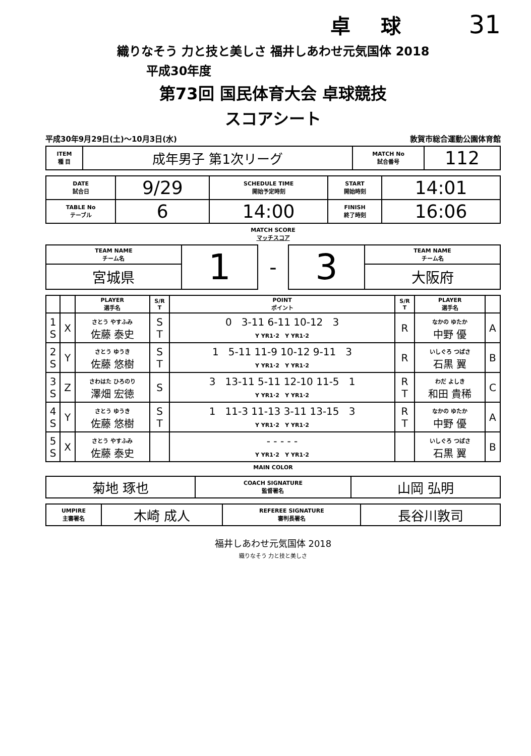卓球 31
織りなそう 力と技と美しさ 福井しあわせ元気国体 2018
平成30年度
第73回 国民体育大会 卓球競技
スコアシート
平成30年9月29日(土)～10月3日(水) 敦賀市総合運動公園体育館
| ITEM 種 目 | 成年男子 第1次リーグ | MATCH No 試合番号 | 112 |
| DATE 試合日 | 9/29 | SCHEDULE TIME 開始予定時刻 | START 開始時刻 | 14:01 |
| TABLE No テーブル | 6 | 14:00 | FINISH 終了時刻 | 16:06 |
MATCH SCORE
マッチスコア
| TEAM NAME チーム名 | 1 | - | 3 | TEAM NAME チーム名 |
| 宮城県 | | | | 大阪府 |
| | | PLAYER 選手名 | S/R T | POINT ポイント | S/R T | PLAYER 選手名 | |
| --- | --- | --- | --- | --- | --- | --- | --- |
| 1 S | X | さとう やすふみ 佐藤 泰史 | S T | 0 3-11 6-11 10-12 3 Y YR1·2 Y YR1·2 | R | なかの ゆたか 中野 優 | A |
| 2 S | Y | さとう ゆうき 佐藤 悠樹 | S T | 1 5-11 11-9 10-12 9-11 3 Y YR1·2 Y YR1·2 | R | いしぐろ つばさ 石黒 翼 | B |
| 3 S | Z | さわはた ひろのり 澤畑 宏徳 | S | 3 13-11 5-11 12-10 11-5 1 Y YR1·2 Y YR1·2 | R T | わだ よしき 和田 貴稀 | C |
| 4 S | Y | さとう ゆうき 佐藤 悠樹 | S T | 1 11-3 11-13 3-11 13-15 3 Y YR1·2 Y YR1·2 | R T | なかの ゆたか 中野 優 | A |
| 5 S | X | さとう やすふみ 佐藤 泰史 | | - - - - - Y YR1·2 Y YR1·2 | | いしぐろ つばさ 石黒 翼 | B |
MAIN COLOR
| 菊地 琢也 | COACH SIGNATURE 監督署名 | 山岡 弘明 |
| UMPIRE 主審署名 | 木崎 成人 | REFEREE SIGNATURE 審判長署名 | 長谷川敦司 |
福井しあわせ元気国体 2018
織りなそう 力と技と美しさ